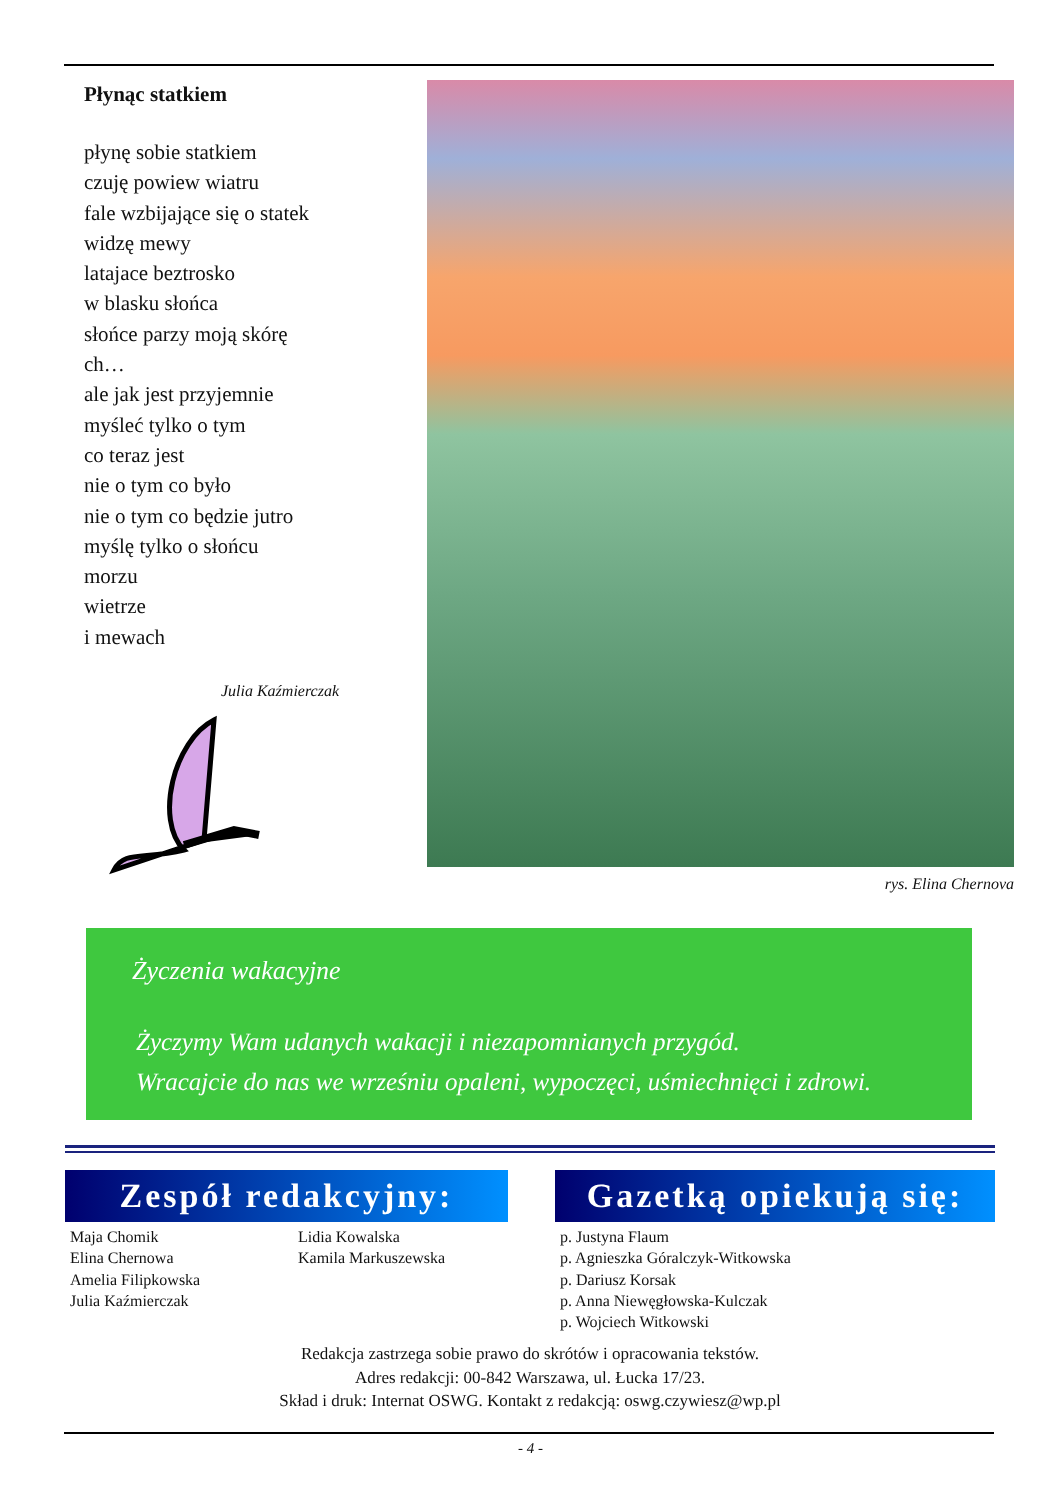Płynąc statkiem
płynę sobie statkiem
czuję powiew wiatru
fale wzbijające się o statek
widzę mewy
latajace beztrosko
w blasku słońca
słońce parzy moją skórę
ch…
ale jak jest przyjemnie
myśleć tylko o tym
co teraz jest
nie o tym co było
nie o tym co będzie jutro
myślę tylko o słońcu
morzu
wietrze
i mewach
Julia Kaźmierczak
rys. Elina Chernova
Życzenia wakacyjne
Życzymy Wam udanych wakacji i niezapomnianych przygód.
Wracajcie do nas we wrześniu opaleni, wypoczęci, uśmiechnięci i zdrowi.
Zespół redakcyjny:
Maja Chomik
Elina Chernowa
Amelia Filipkowska
Julia Kaźmierczak
Lidia Kowalska
Kamila Markuszewska
Gazetką opiekują się:
p. Justyna Flaum
p. Agnieszka Góralczyk-Witkowska
p. Dariusz Korsak
p. Anna Niewęgłowska-Kulczak
p. Wojciech Witkowski
Redakcja zastrzega sobie prawo do skrótów i opracowania tekstów.
Adres redakcji: 00-842 Warszawa, ul. Łucka 17/23.
Skład i druk: Internat OSWG. Kontakt z redakcją: oswg.czywiesz@wp.pl
- 4 -